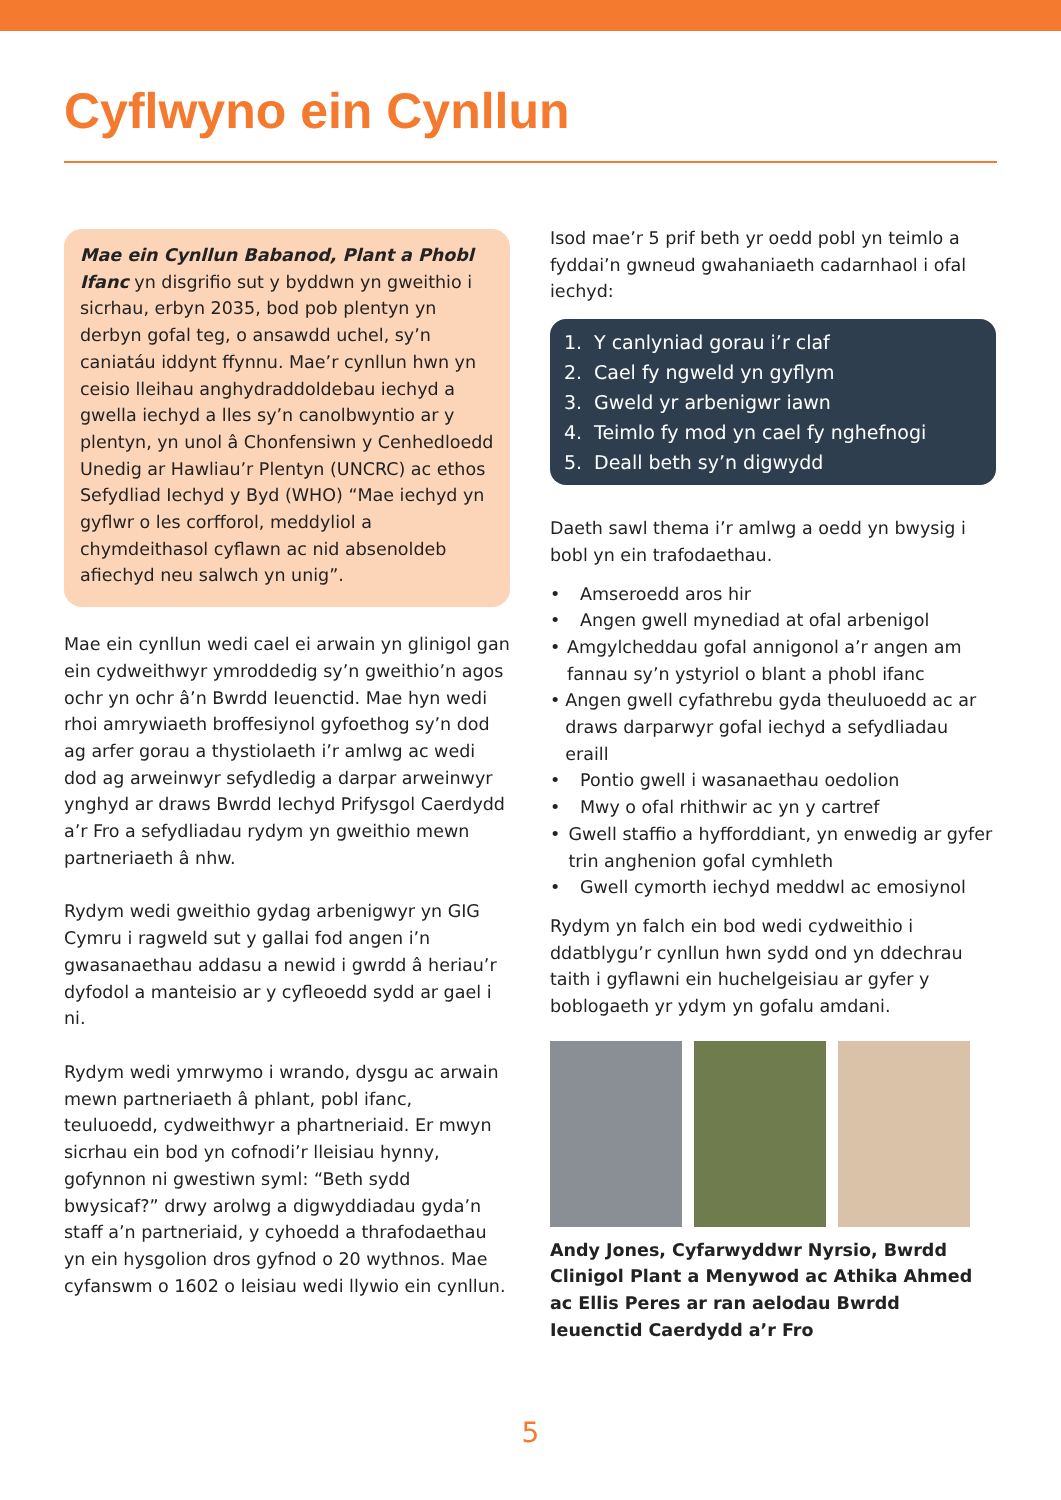Cyflwyno ein Cynllun
Mae ein Cynllun Babanod, Plant a Phobl Ifanc yn disgrifio sut y byddwn yn gweithio i sicrhau, erbyn 2035, bod pob plentyn yn derbyn gofal teg, o ansawdd uchel, sy’n caniatáu iddynt ffynnu. Mae’r cynllun hwn yn ceisio lleihau anghydraddoldebau iechyd a gwella iechyd a lles sy’n canolbwyntio ar y plentyn, yn unol â Chonfensiwn y Cenhedloedd Unedig ar Hawliau’r Plentyn (UNCRC) ac ethos Sefydliad Iechyd y Byd (WHO) “Mae iechyd yn gyflwr o les corfforol, meddyliol a chymdeithasol cyflawn ac nid absenoldeb afiechyd neu salwch yn unig”.
Mae ein cynllun wedi cael ei arwain yn glinigol gan ein cydweithwyr ymroddedig sy’n gweithio’n agos ochr yn ochr â’n Bwrdd Ieuenctid. Mae hyn wedi rhoi amrywiaeth broffesiynol gyfoethog sy’n dod ag arfer gorau a thystiolaeth i’r amlwg ac wedi dod ag arweinwyr sefydledig a darpar arweinwyr ynghyd ar draws Bwrdd Iechyd Prifysgol Caerdydd a’r Fro a sefydliadau rydym yn gweithio mewn partneriaeth â nhw.
Rydym wedi gweithio gydag arbenigwyr yn GIG Cymru i ragweld sut y gallai fod angen i’n gwasanaethau addasu a newid i gwrdd â heriau’r dyfodol a manteisio ar y cyfleoedd sydd ar gael i ni.
Rydym wedi ymrwymo i wrando, dysgu ac arwain mewn partneriaeth â phlant, pobl ifanc, teuluoedd, cydweithwyr a phartneriaid. Er mwyn sicrhau ein bod yn cofnodi’r lleisiau hynny, gofynnon ni gwestiwn syml: “Beth sydd bwysicaf?” drwy arolwg a digwyddiadau gyda’n staff a’n partneriaid, y cyhoedd a thrafodaethau yn ein hysgolion dros gyfnod o 20 wythnos. Mae cyfanswm o 1602 o leisiau wedi llywio ein cynllun.
Isod mae’r 5 prif beth yr oedd pobl yn teimlo a fyddai’n gwneud gwahaniaeth cadarnhaol i ofal iechyd:
1. Y canlyniad gorau i’r claf
2. Cael fy ngweld yn gyflym
3. Gweld yr arbenigwr iawn
4. Teimlo fy mod yn cael fy nghefnogi
5. Deall beth sy’n digwydd
Daeth sawl thema i’r amlwg a oedd yn bwysig i bobl yn ein trafodaethau.
• Amseroedd aros hir
• Angen gwell mynediad at ofal arbenigol
• Amgylcheddau gofal annigonol a’r angen am fannau sy’n ystyriol o blant a phobl ifanc
• Angen gwell cyfathrebu gyda theuluoedd ac ar draws darparwyr gofal iechyd a sefydliadau eraill
• Pontio gwell i wasanaethau oedolion
• Mwy o ofal rhithwir ac yn y cartref
• Gwell staffio a hyfforddiant, yn enwedig ar gyfer trin anghenion gofal cymhleth
• Gwell cymorth iechyd meddwl ac emosiynol
Rydym yn falch ein bod wedi cydweithio i ddatblygu’r cynllun hwn sydd ond yn ddechrau taith i gyflawni ein huchelgeisiau ar gyfer y boblogaeth yr ydym yn gofalu amdani.
Andy Jones, Cyfarwyddwr Nyrsio, Bwrdd Clinigol Plant a Menywod ac Athika Ahmed ac Ellis Peres ar ran aelodau Bwrdd Ieuenctid Caerdydd a’r Fro
5